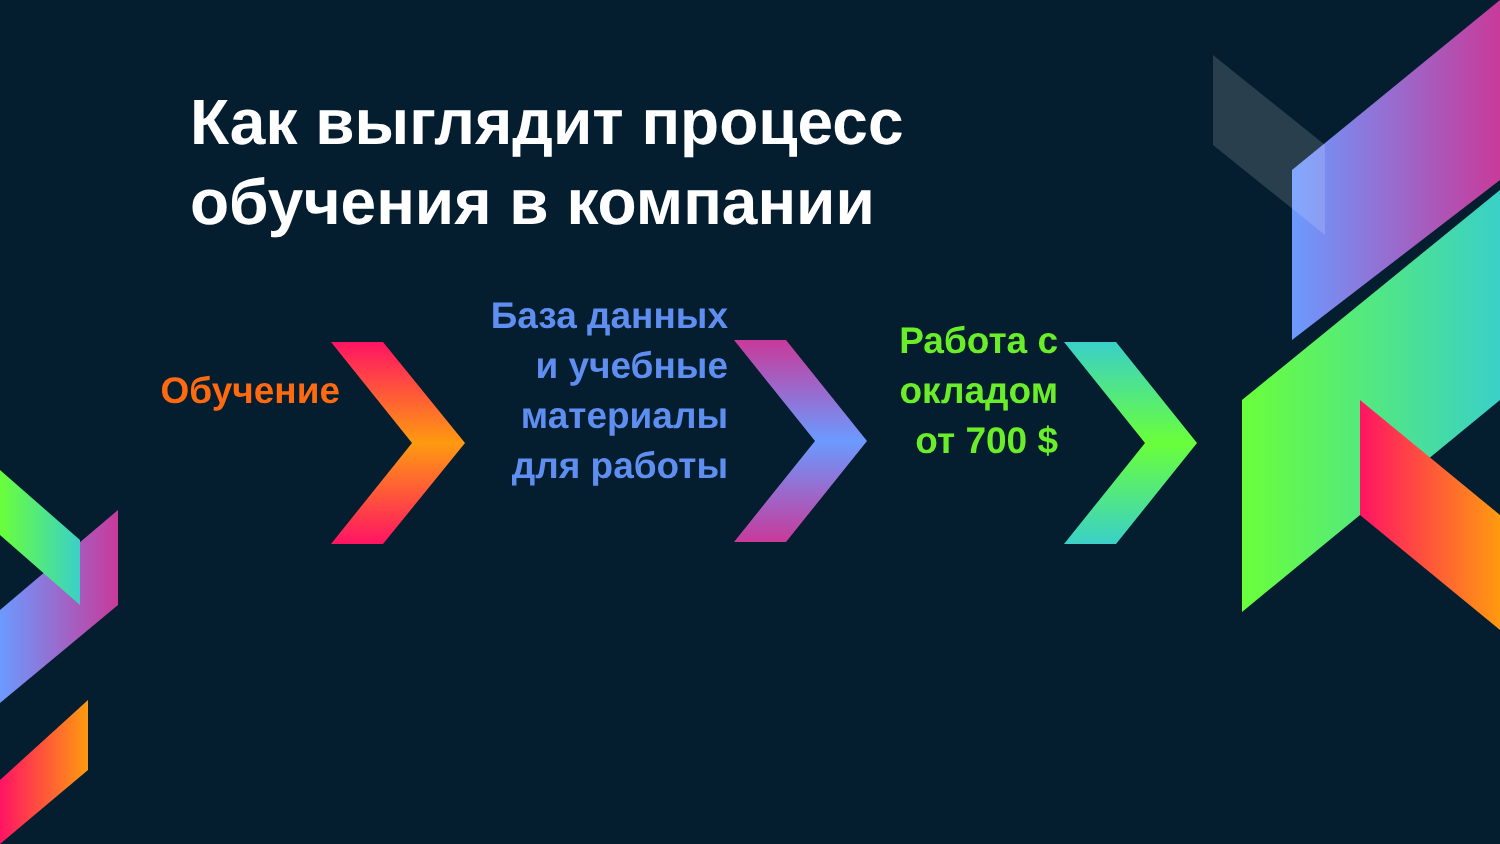Как выглядит процесс
обучения в компании
Обучение
База данных
и учебные
материалы
для работы
Работа с
окладом
от 700 $